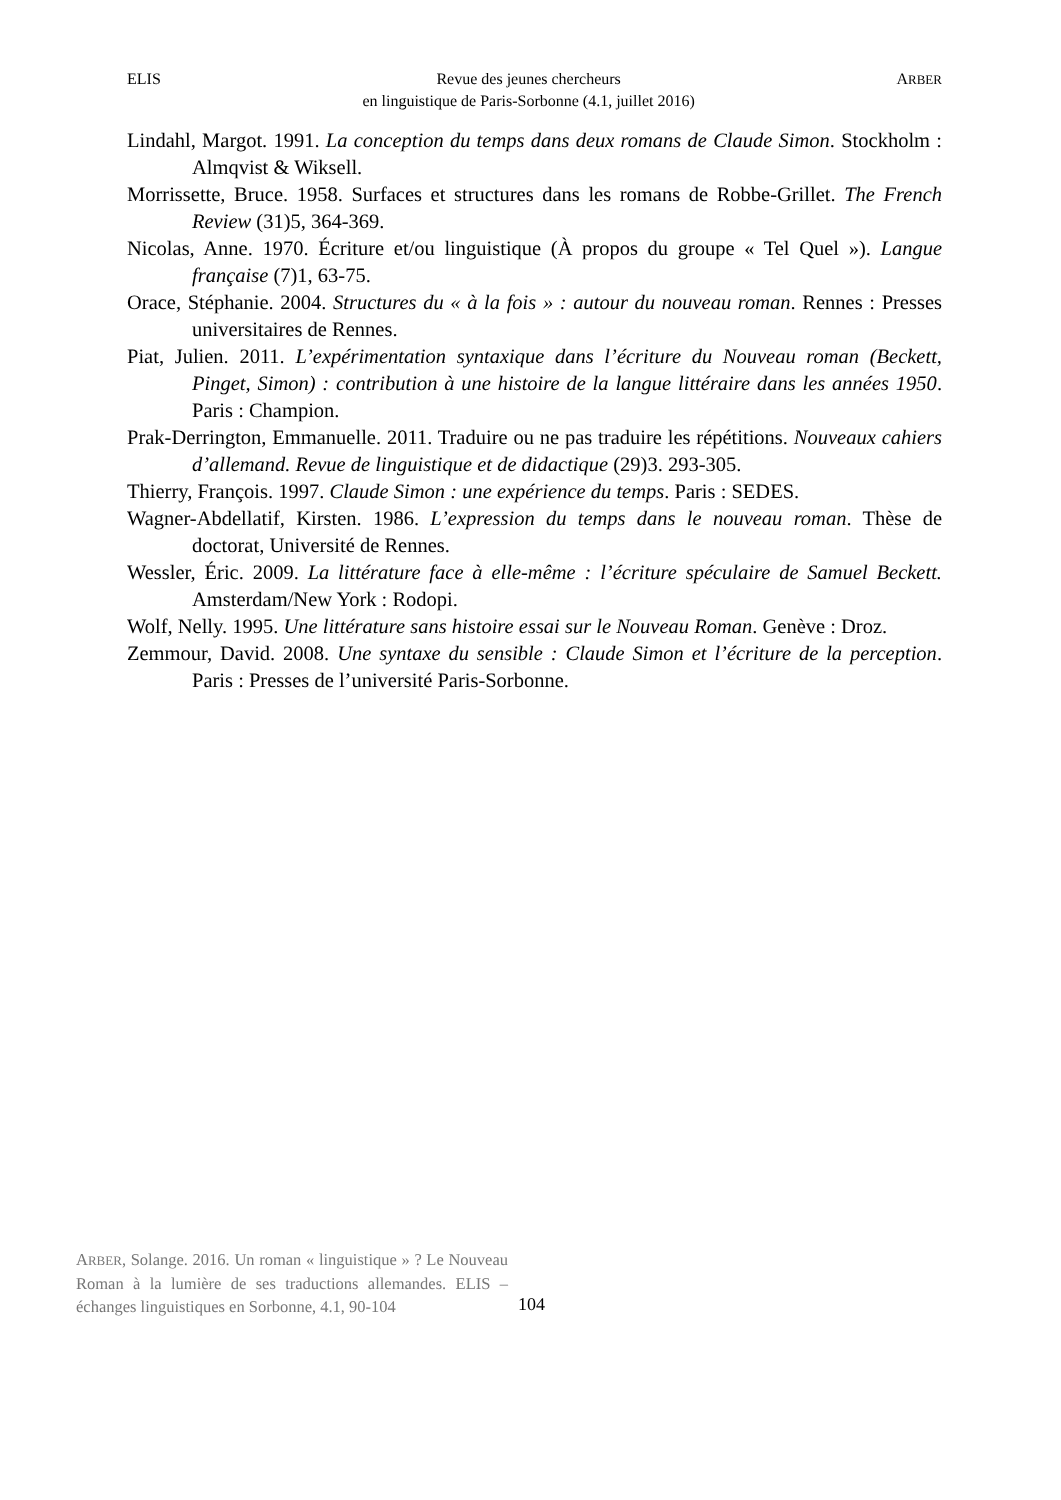ELIS Revue des jeunes chercheurs
en linguistique de Paris-Sorbonne (4.1, juillet 2016) ARBER
Lindahl, Margot. 1991. La conception du temps dans deux romans de Claude Simon. Stockholm : Almqvist & Wiksell.
Morrissette, Bruce. 1958. Surfaces et structures dans les romans de Robbe-Grillet. The French Review (31)5, 364-369.
Nicolas, Anne. 1970. Écriture et/ou linguistique (À propos du groupe « Tel Quel »). Langue française (7)1, 63-75.
Orace, Stéphanie. 2004. Structures du « à la fois » : autour du nouveau roman. Rennes : Presses universitaires de Rennes.
Piat, Julien. 2011. L’expérimentation syntaxique dans l’écriture du Nouveau roman (Beckett, Pinget, Simon) : contribution à une histoire de la langue littéraire dans les années 1950. Paris : Champion.
Prak-Derrington, Emmanuelle. 2011. Traduire ou ne pas traduire les répétitions. Nouveaux cahiers d’allemand. Revue de linguistique et de didactique (29)3. 293-305.
Thierry, François. 1997. Claude Simon : une expérience du temps. Paris : SEDES.
Wagner-Abdellatif, Kirsten. 1986. L’expression du temps dans le nouveau roman. Thèse de doctorat, Université de Rennes.
Wessler, Éric. 2009. La littérature face à elle-même : l’écriture spéculaire de Samuel Beckett. Amsterdam/New York : Rodopi.
Wolf, Nelly. 1995. Une littérature sans histoire essai sur le Nouveau Roman. Genève : Droz.
Zemmour, David. 2008. Une syntaxe du sensible : Claude Simon et l’écriture de la perception. Paris : Presses de l’université Paris-Sorbonne.
ARBER, Solange. 2016. Un roman « linguistique » ? Le Nouveau Roman à la lumière de ses traductions allemandes. ELIS – échanges linguistiques en Sorbonne, 4.1, 90-104
104